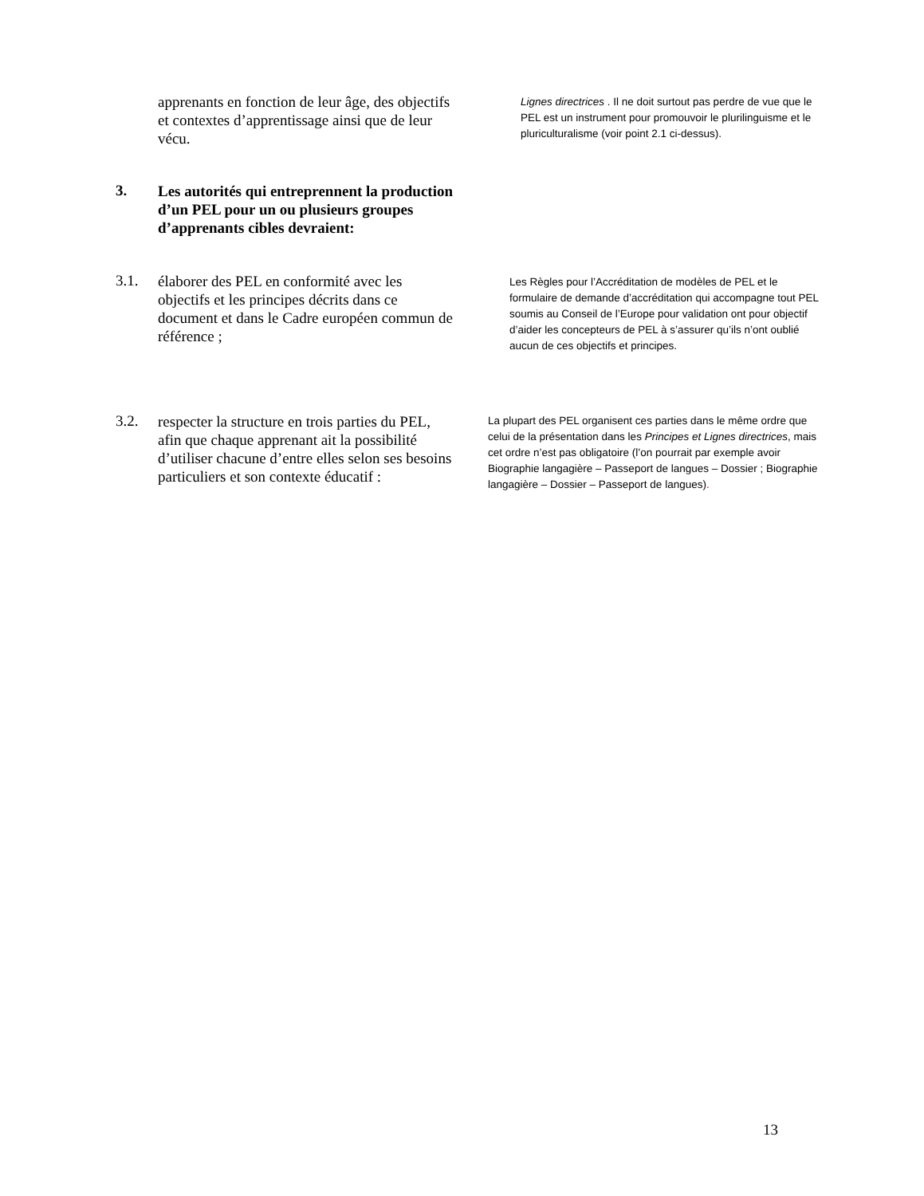apprenants en fonction de leur âge, des objectifs et contextes d’apprentissage ainsi que de leur vécu.
Lignes directrices . Il ne doit surtout pas perdre de vue que le PEL est un instrument pour promouvoir le plurilinguisme et le pluriculturalisme (voir point 2.1 ci-dessus).
3.
Les autorités qui entreprennent la production d’un PEL pour un ou plusieurs groupes d’apprenants cibles devraient:
3.1.
élaborer des PEL en conformité avec les objectifs et les principes décrits dans ce document et dans le Cadre européen commun de référence ;
Les Règles pour l’Accréditation de modèles de PEL et le formulaire de demande d’accréditation qui accompagne tout PEL soumis au Conseil de l’Europe pour validation ont pour objectif d’aider les concepteurs de PEL à s’assurer qu’ils n’ont oublié aucun de ces objectifs et principes.
3.2.
respecter la structure en trois parties du PEL, afin que chaque apprenant ait la possibilité d’utiliser chacune d’entre elles selon ses besoins particuliers et son contexte éducatif :
La plupart des PEL organisent ces parties dans le même ordre que celui de la présentation dans les Principes et Lignes directrices, mais cet ordre n’est pas obligatoire (l’on pourrait par exemple avoir Biographie langagière – Passeport de langues – Dossier ; Biographie langagière – Dossier – Passeport de langues).
13